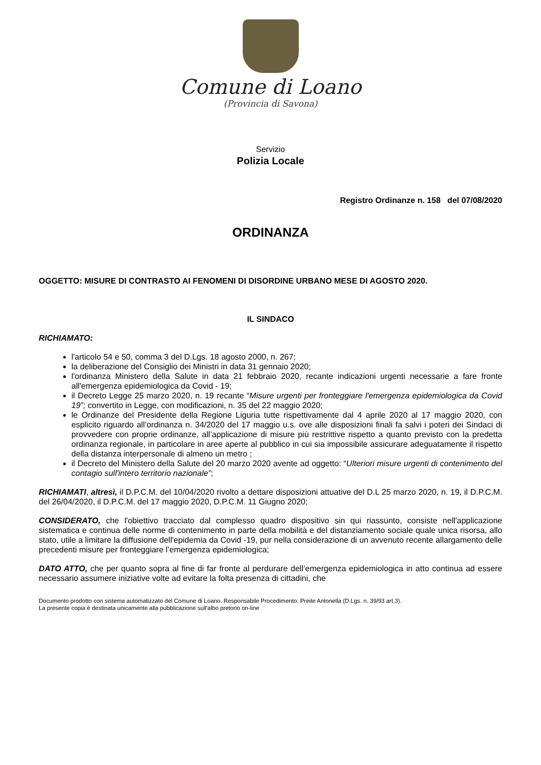Comune di Loano
(Provincia di Savona)
Servizio
Polizia Locale
Registro Ordinanze n. 158 del 07/08/2020
ORDINANZA
OGGETTO: MISURE DI CONTRASTO AI FENOMENI DI DISORDINE URBANO MESE DI AGOSTO 2020.
IL SINDACO
RICHIAMATO:
l'articolo 54 e 50, comma 3 del D.Lgs. 18 agosto 2000, n. 267;
la deliberazione del Consiglio dei Ministri in data 31 gennaio 2020;
l'ordinanza Ministero della Salute in data 21 febbraio 2020, recante indicazioni urgenti necessarie a fare fronte all'emergenza epidemiologica da Covid - 19;
il Decreto Legge 25 marzo 2020, n. 19 recante “Misure urgenti per fronteggiare l'emergenza epidemiologica da Covid 19”; convertito in Legge, con modificazioni, n. 35 del 22 maggio 2020;
le Ordinanze del Presidente della Regione Liguria tutte rispettivamente dal 4 aprile 2020 al 17 maggio 2020, con esplicito riguardo all’ordinanza n. 34/2020 del 17 maggio u.s. ove alle disposizioni finali fa salvi i poteri dei Sindaci di provvedere con proprie ordinanze, all’applicazione di misure più restrittive rispetto a quanto previsto con la predetta ordinanza regionale, in particolare in aree aperte al pubblico in cui sia impossibile assicurare adeguatamente il rispetto della distanza interpersonale di almeno un metro ;
il Decreto del Ministero della Salute del 20 marzo 2020 avente ad oggetto: “Ulteriori misure urgenti di contenimento del contagio sull'intero territorio nazionale”;
RICHIAMATI, altresì, il D.P.C.M. del 10/04/2020 rivolto a dettare disposizioni attuative del D.L 25 marzo 2020, n. 19, il D.P.C.M. del 26/04/2020, il D.P.C.M. del 17 maggio 2020, D.P.C.M. 11 Giugno 2020;
CONSIDERATO, che l'obiettivo tracciato dal complesso quadro dispositivo sin qui riassunto, consiste nell'applicazione sistematica e continua delle norme di contenimento in parte della mobilità e del distanziamento sociale quale unica risorsa, allo stato, utile a limitare la diffusione dell'epidemia da Covid -19, pur nella considerazione di un avvenuto recente allargamento delle precedenti misure per fronteggiare l’emergenza epidemiologica;
DATO ATTO, che per quanto sopra al fine di far fronte al perdurare dell’emergenza epidemiologica in atto continua ad essere necessario assumere iniziative volte ad evitare la folta presenza di cittadini, che
Documento prodotto con sistema automatizzato del Comune di Loano. Responsabile Procedimento: Preite Antonella (D.Lgs. n. 39/93 art.3).
La presente copia è destinata unicamente alla pubblicazione sull'albo pretorio on-line